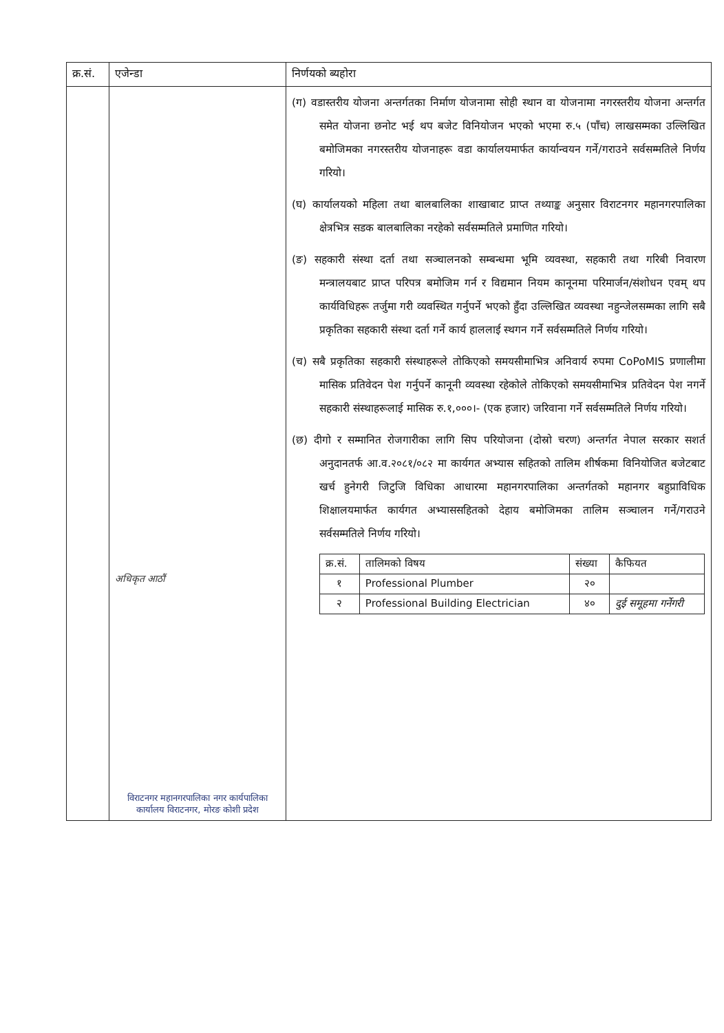| क्र.सं. | एजेन्डा | निर्णयको ब्यहोरा |
| --- | --- | --- |
| | अधिकृत आठौं विराटनगर महानगरपालिका नगर कार्यपालिका कार्यालय विराटनगर, मोरङ कोशी प्रदेश | (ग) वडास्तरीय योजना अन्तर्गतका निर्माण योजनामा सोही स्थान वा योजनामा नगरस्तरीय योजना अन्तर्गत समेत योजना छनोट भई थप बजेट विनियोजन भएको भएमा रु.५ (पाँच) लाखसम्मका उल्लिखित बमोजिमका नगरस्तरीय योजनाहरू वडा कार्यालयमार्फत कार्यान्वयन गर्ने/गराउने सर्वसम्मतिले निर्णय गरियो। (घ) कार्यालयको महिला तथा बालबालिका शाखाबाट प्राप्त तथ्याङ्क अनुसार विराटनगर महानगरपालिका क्षेत्रभित्र सडक बालबालिका नरहेको सर्वसम्मतिले प्रमाणित गरियो। (ङ) सहकारी संस्था दर्ता तथा सञ्चालनको सम्बन्धमा भूमि व्यवस्था, सहकारी तथा गरिबी निवारण मन्त्रालयबाट प्राप्त परिपत्र बमोजिम गर्न र विद्यमान नियम कानूनमा परिमार्जन/संशोधन एवम् थप कार्यविधिहरू तर्जुमा गरी व्यवस्थित गर्नुपर्ने भएको हुँदा उल्लिखित व्यवस्था नहुन्जेलसम्मका लागि सबै प्रकृतिका सहकारी संस्था दर्ता गर्ने कार्य हाललाई स्थगन गर्ने सर्वसम्मतिले निर्णय गरियो। (च) सबै प्रकृतिका सहकारी संस्थाहरूले तोकिएको समयसीमाभित्र अनिवार्य रुपमा CoPoMIS प्रणालीमा मासिक प्रतिवेदन पेश गर्नुपर्ने कानूनी व्यवस्था रहेकोले तोकिएको समयसीमाभित्र प्रतिवेदन पेश नगर्ने सहकारी संस्थाहरूलाई मासिक रु.१,०००।- (एक हजार) जरिवाना गर्ने सर्वसम्मतिले निर्णय गरियो। (छ) दीगो र सम्मानित रोजगारीका लागि सिप परियोजना (दोस्रो चरण) अन्तर्गत नेपाल सरकार सशर्त अनुदानतर्फ आ.व.२०८१/०८२ मा कार्यगत अभ्यास सहितको तालिम शीर्षकमा विनियोजित बजेटबाट खर्च हुनेगरी जिटुजि विधिका आधारमा महानगरपालिका अन्तर्गतको महानगर बहुप्राविधिक शिक्षालयमार्फत कार्यगत अभ्याससहितको देहाय बमोजिमका तालिम सञ्चालन गर्ने/गराउने सर्वसम्मतिले निर्णय गरियो। / क्र.सं. / तालिमको विषय / संख्या / कैफियत / / --- / --- / --- / --- / / १ / Professional Plumber / २० / / / २ / Professional Building Electrician / ४० / दुई समूहमा गर्नेगरी / |